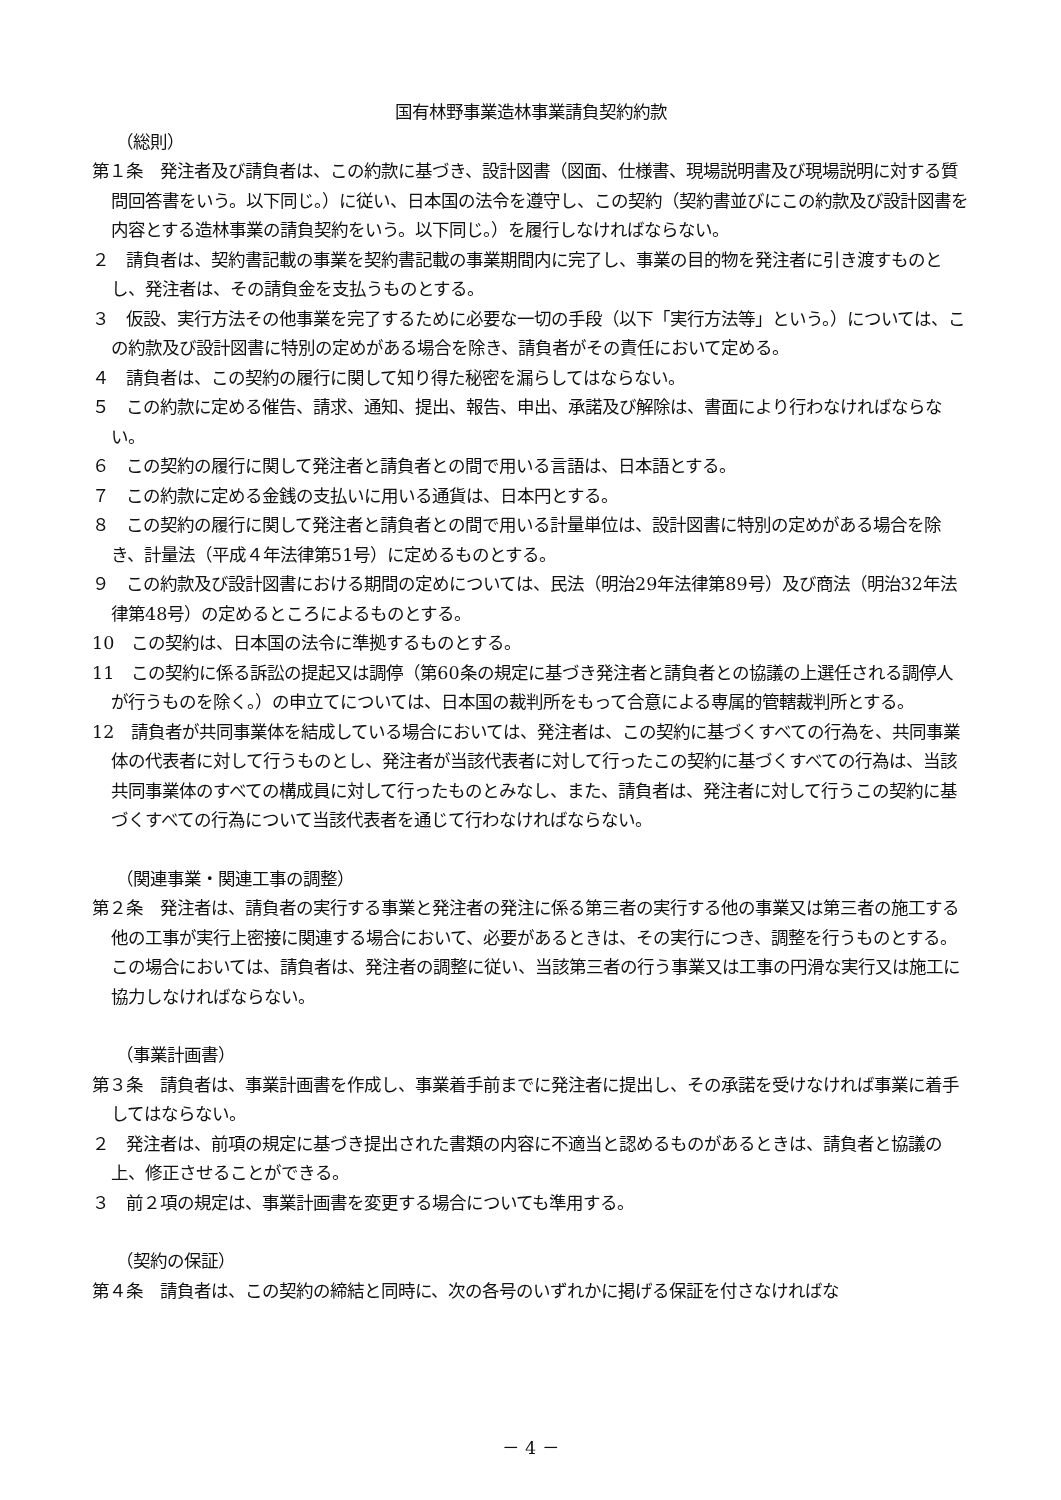国有林野事業造林事業請負契約約款
（総則）
第１条　発注者及び請負者は、この約款に基づき、設計図書（図面、仕様書、現場説明書及び現場説明に対する質問回答書をいう。以下同じ。）に従い、日本国の法令を遵守し、この契約（契約書並びにこの約款及び設計図書を内容とする造林事業の請負契約をいう。以下同じ。）を履行しなければならない。
２　請負者は、契約書記載の事業を契約書記載の事業期間内に完了し、事業の目的物を発注者に引き渡すものとし、発注者は、その請負金を支払うものとする。
３　仮設、実行方法その他事業を完了するために必要な一切の手段（以下「実行方法等」という。）については、この約款及び設計図書に特別の定めがある場合を除き、請負者がその責任において定める。
４　請負者は、この契約の履行に関して知り得た秘密を漏らしてはならない。
５　この約款に定める催告、請求、通知、提出、報告、申出、承諾及び解除は、書面により行わなければならない。
６　この契約の履行に関して発注者と請負者との間で用いる言語は、日本語とする。
７　この約款に定める金銭の支払いに用いる通貨は、日本円とする。
８　この契約の履行に関して発注者と請負者との間で用いる計量単位は、設計図書に特別の定めがある場合を除き、計量法（平成４年法律第51号）に定めるものとする。
９　この約款及び設計図書における期間の定めについては、民法（明治29年法律第89号）及び商法（明治32年法律第48号）の定めるところによるものとする。
10　この契約は、日本国の法令に準拠するものとする。
11　この契約に係る訴訟の提起又は調停（第60条の規定に基づき発注者と請負者との協議の上選任される調停人が行うものを除く。）の申立てについては、日本国の裁判所をもって合意による専属的管轄裁判所とする。
12　請負者が共同事業体を結成している場合においては、発注者は、この契約に基づくすべての行為を、共同事業体の代表者に対して行うものとし、発注者が当該代表者に対して行ったこの契約に基づくすべての行為は、当該共同事業体のすべての構成員に対して行ったものとみなし、また、請負者は、発注者に対して行うこの契約に基づくすべての行為について当該代表者を通じて行わなければならない。
（関連事業・関連工事の調整）
第２条　発注者は、請負者の実行する事業と発注者の発注に係る第三者の実行する他の事業又は第三者の施工する他の工事が実行上密接に関連する場合において、必要があるときは、その実行につき、調整を行うものとする。この場合においては、請負者は、発注者の調整に従い、当該第三者の行う事業又は工事の円滑な実行又は施工に協力しなければならない。
（事業計画書）
第３条　請負者は、事業計画書を作成し、事業着手前までに発注者に提出し、その承諾を受けなければ事業に着手してはならない。
２　発注者は、前項の規定に基づき提出された書類の内容に不適当と認めるものがあるときは、請負者と協議の上、修正させることができる。
３　前２項の規定は、事業計画書を変更する場合についても準用する。
（契約の保証）
第４条　請負者は、この契約の締結と同時に、次の各号のいずれかに掲げる保証を付さなければな
－ 4 －